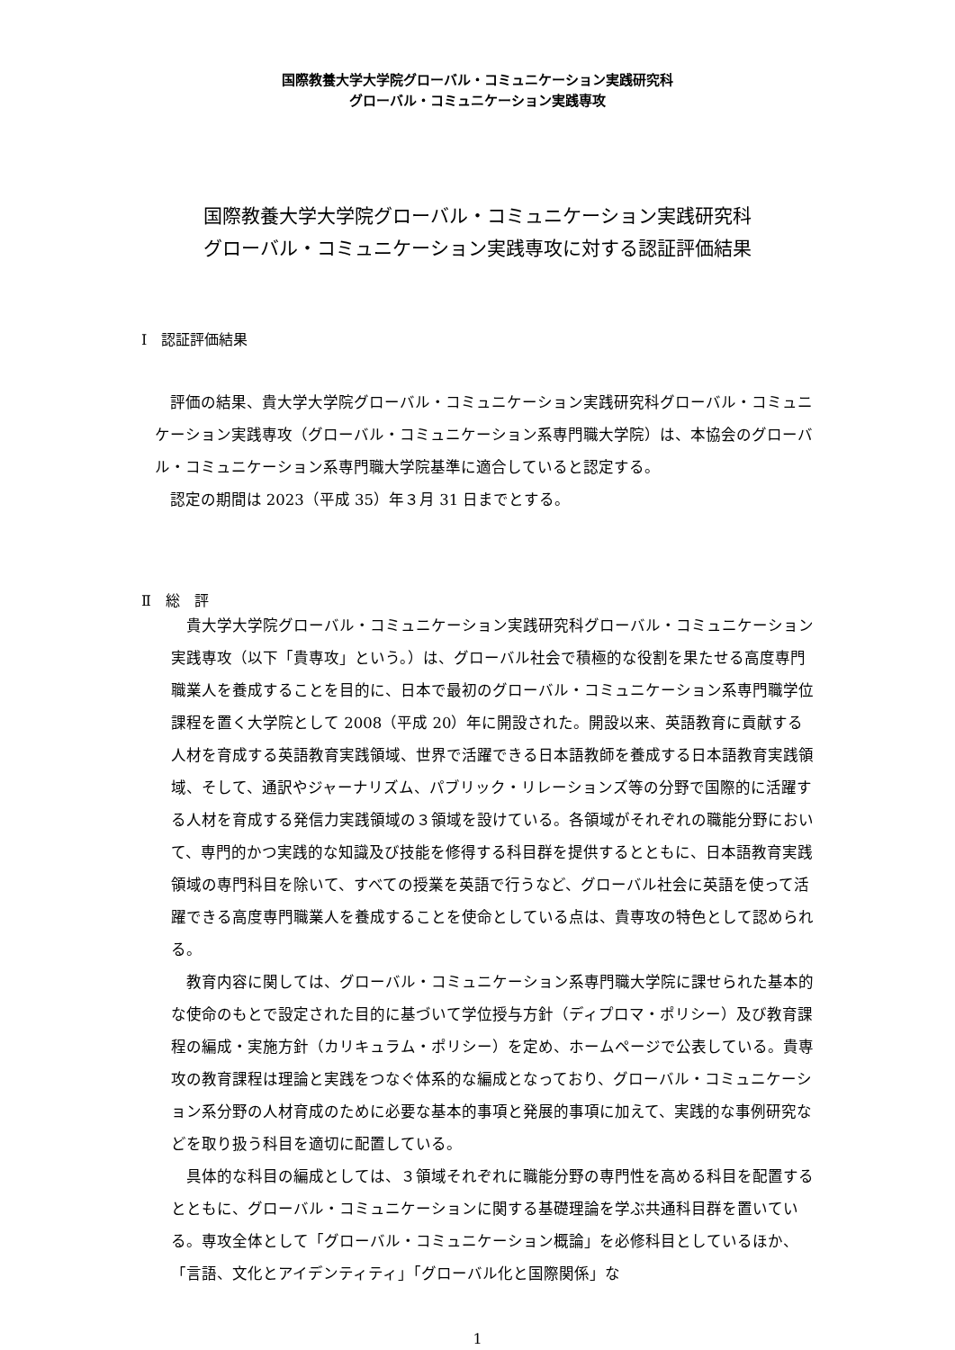国際教養大学大学院グローバル・コミュニケーション実践研究科
グローバル・コミュニケーション実践専攻
国際教養大学大学院グローバル・コミュニケーション実践研究科
グローバル・コミュニケーション実践専攻に対する認証評価結果
Ⅰ　認証評価結果
評価の結果、貴大学大学院グローバル・コミュニケーション実践研究科グローバル・コミュニケーション実践専攻（グローバル・コミュニケーション系専門職大学院）は、本協会のグローバル・コミュニケーション系専門職大学院基準に適合していると認定する。
認定の期間は 2023（平成 35）年３月 31 日までとする。
Ⅱ　総　評
貴大学大学院グローバル・コミュニケーション実践研究科グローバル・コミュニケーション実践専攻（以下「貴専攻」という。）は、グローバル社会で積極的な役割を果たせる高度専門職業人を養成することを目的に、日本で最初のグローバル・コミュニケーション系専門職学位課程を置く大学院として 2008（平成 20）年に開設された。開設以来、英語教育に貢献する人材を育成する英語教育実践領域、世界で活躍できる日本語教師を養成する日本語教育実践領域、そして、通訳やジャーナリズム、パブリック・リレーションズ等の分野で国際的に活躍する人材を育成する発信力実践領域の３領域を設けている。各領域がそれぞれの職能分野において、専門的かつ実践的な知識及び技能を修得する科目群を提供するとともに、日本語教育実践領域の専門科目を除いて、すべての授業を英語で行うなど、グローバル社会に英語を使って活躍できる高度専門職業人を養成することを使命としている点は、貴専攻の特色として認められる。
教育内容に関しては、グローバル・コミュニケーション系専門職大学院に課せられた基本的な使命のもとで設定された目的に基づいて学位授与方針（ディプロマ・ポリシー）及び教育課程の編成・実施方針（カリキュラム・ポリシー）を定め、ホームページで公表している。貴専攻の教育課程は理論と実践をつなぐ体系的な編成となっており、グローバル・コミュニケーション系分野の人材育成のために必要な基本的事項と発展的事項に加えて、実践的な事例研究などを取り扱う科目を適切に配置している。
具体的な科目の編成としては、３領域それぞれに職能分野の専門性を高める科目を配置するとともに、グローバル・コミュニケーションに関する基礎理論を学ぶ共通科目群を置いている。専攻全体として「グローバル・コミュニケーション概論」を必修科目としているほか、「言語、文化とアイデンティティ」「グローバル化と国際関係」な
1